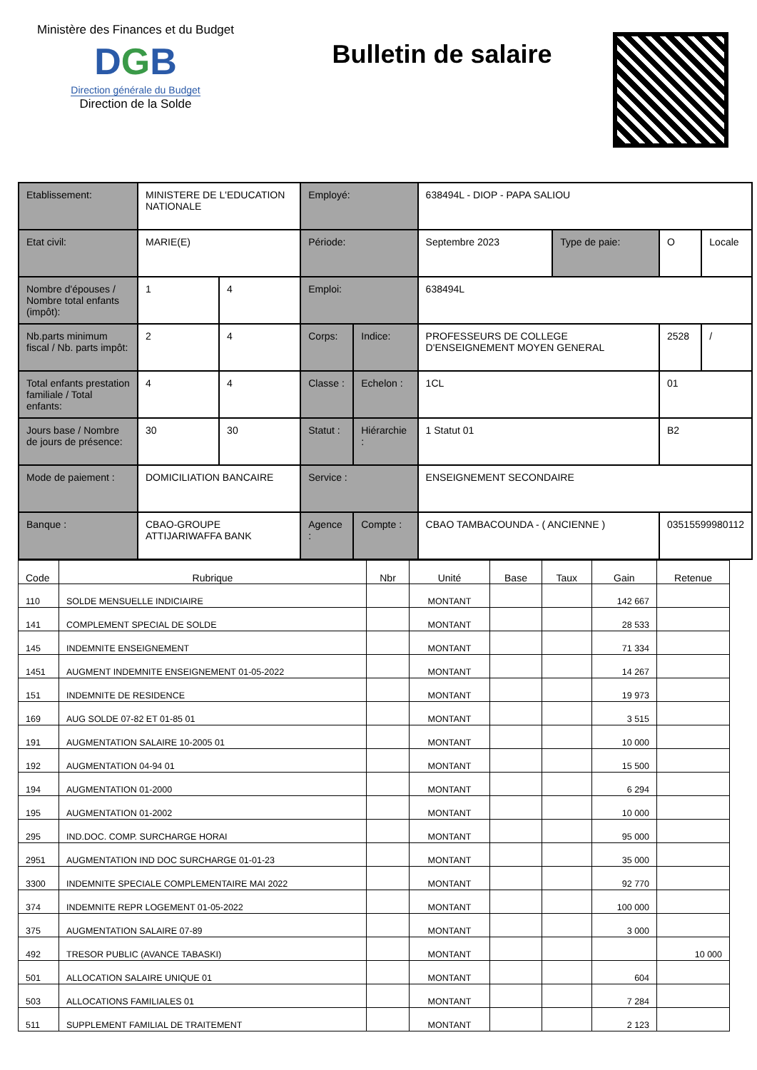Ministère des Finances et du Budget
DGB
Direction générale du Budget
Direction de la Solde
Bulletin de salaire
| Etablissement: | MINISTERE DE L'EDUCATION NATIONALE | | Employé: | | 638494L - DIOP - PAPA SALIOU | | | |
| Etat civil: | MARIE(E) | | Période: | | Septembre 2023 | Type de paie: | O | Locale |
| Nombre d'épouses / Nombre total enfants (impôt): | 1 | 4 | Emploi: | | 638494L | | | |
| Nb.parts minimum fiscal / Nb. parts impôt: | 2 | 4 | Corps: | Indice: | PROFESSEURS DE COLLEGE D'ENSEIGNEMENT MOYEN GENERAL | | 2528 | / |
| Total enfants prestation familiale / Total enfants: | 4 | 4 | Classe : | Echelon : | 1CL | | 01 | |
| Jours base / Nombre de jours de présence: | 30 | 30 | Statut : | Hiérarchie : | 1 Statut 01 | | B2 | |
| Mode de paiement : | DOMICILIATION BANCAIRE | | Service : | | ENSEIGNEMENT SECONDAIRE | | | |
| Banque : | CBAO-GROUPE ATTIJARIWAFFA BANK | | Agence : | Compte : | CBAO TAMBACOUNDA - ( ANCIENNE ) | | 03515599980112 | |
| Code | Rubrique | Nbr | Unité | Base | Taux | Gain | Retenue |
| --- | --- | --- | --- | --- | --- | --- | --- |
| 110 | SOLDE MENSUELLE INDICIAIRE | | MONTANT | | | 142 667 | |
| 141 | COMPLEMENT SPECIAL DE SOLDE | | MONTANT | | | 28 533 | |
| 145 | INDEMNITE ENSEIGNEMENT | | MONTANT | | | 71 334 | |
| 1451 | AUGMENT INDEMNITE ENSEIGNEMENT 01-05-2022 | | MONTANT | | | 14 267 | |
| 151 | INDEMNITE DE RESIDENCE | | MONTANT | | | 19 973 | |
| 169 | AUG SOLDE 07-82 ET 01-85 01 | | MONTANT | | | 3 515 | |
| 191 | AUGMENTATION SALAIRE 10-2005 01 | | MONTANT | | | 10 000 | |
| 192 | AUGMENTATION 04-94 01 | | MONTANT | | | 15 500 | |
| 194 | AUGMENTATION 01-2000 | | MONTANT | | | 6 294 | |
| 195 | AUGMENTATION 01-2002 | | MONTANT | | | 10 000 | |
| 295 | IND.DOC. COMP. SURCHARGE HORAI | | MONTANT | | | 95 000 | |
| 2951 | AUGMENTATION IND DOC SURCHARGE 01-01-23 | | MONTANT | | | 35 000 | |
| 3300 | INDEMNITE SPECIALE COMPLEMENTAIRE MAI 2022 | | MONTANT | | | 92 770 | |
| 374 | INDEMNITE REPR LOGEMENT 01-05-2022 | | MONTANT | | | 100 000 | |
| 375 | AUGMENTATION SALAIRE 07-89 | | MONTANT | | | 3 000 | |
| 492 | TRESOR PUBLIC (AVANCE TABASKI) | | MONTANT | | | | 10 000 |
| 501 | ALLOCATION SALAIRE UNIQUE 01 | | MONTANT | | | 604 | |
| 503 | ALLOCATIONS FAMILIALES 01 | | MONTANT | | | 7 284 | |
| 511 | SUPPLEMENT FAMILIAL DE TRAITEMENT | | MONTANT | | | 2 123 | |